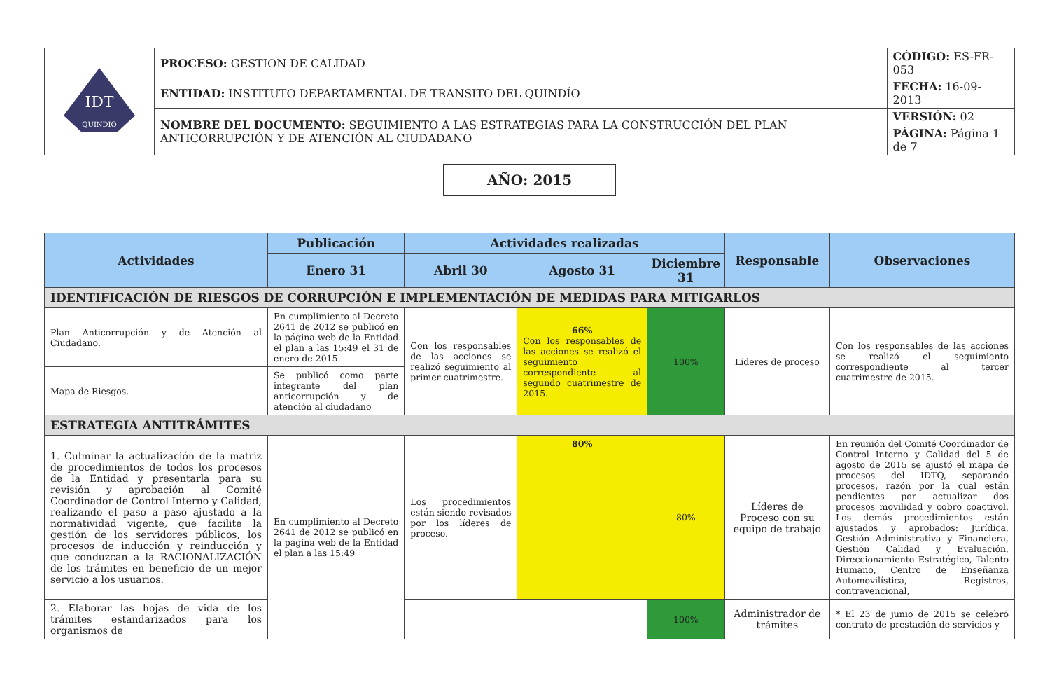| QUINDIO IDT | PROCESO: GESTION DE CALIDAD | CÓDIGO: ES-FR-053 |
| | ENTIDAD: INSTITUTO DEPARTAMENTAL DE TRANSITO DEL QUINDÍO | FECHA: 16-09-2013 |
| | NOMBRE DEL DOCUMENTO: SEGUIMIENTO A LAS ESTRATEGIAS PARA LA CONSTRUCCIÓN DEL PLAN ANTICORRUPCIÓN Y DE ATENCIÓN AL CIUDADANO | VERSIÓN: 02 |
| | | PÁGINA: Página 1 de 7 |
AÑO: 2015
| Actividades | Publicación | Actividades realizadas | | | Responsable | Observaciones |
| --- | --- | --- | --- | --- | --- | --- |
| | Enero 31 | Abril 30 | Agosto 31 | Diciembre 31 | | |
| IDENTIFICACIÓN DE RIESGOS DE CORRUPCIÓN E IMPLEMENTACIÓN DE MEDIDAS PARA MITIGARLOS | | | | | | |
| Plan Anticorrupción y de Atención al Ciudadano. | En cumplimiento al Decreto 2641 de 2012 se publicó en la página web de la Entidad el plan a las 15:49 el 31 de enero de 2015. | Con los responsables de las acciones se realizó seguimiento al primer cuatrimestre. | 66% Con los responsables de las acciones se realizó el seguimiento correspondiente al segundo cuatrimestre de 2015. | 100% | Líderes de proceso | Con los responsables de las acciones se realizó el seguimiento correspondiente al tercer cuatrimestre de 2015. |
| Mapa de Riesgos. | Se publicó como parte integrante del plan anticorrupción y de atención al ciudadano | | | | | |
| ESTRATEGIA ANTITRÁMITES | | | | | | |
| 1. Culminar la actualización de la matriz de procedimientos de todos los procesos de la Entidad y presentarla para su revisión y aprobación al Comité Coordinador de Control Interno y Calidad, realizando el paso a paso ajustado a la normatividad vigente, que facilite la gestión de los servidores públicos, los procesos de inducción y reinducción y que conduzcan a la RACIONALIZACIÓN de los trámites en beneficio de un mejor servicio a los usuarios. | En cumplimiento al Decreto 2641 de 2012 se publicó en la página web de la Entidad el plan a las 15:49 | Los procedimientos están siendo revisados por los líderes de proceso. | 80% | 80% | Líderes de Proceso con su equipo de trabajo | En reunión del Comité Coordinador de Control Interno y Calidad del 5 de agosto de 2015 se ajustó el mapa de procesos del IDTQ, separando procesos, razón por la cual están pendientes por actualizar dos procesos movilidad y cobro coactivol. Los demás procedimientos están ajustados y aprobados: Jurídica, Gestión Administrativa y Financiera, Gestión Calidad y Evaluación, Direccionamiento Estratégico, Talento Humano, Centro de Enseñanza Automovilística, Registros, contravencional, |
| 2. Elaborar las hojas de vida de los trámites estandarizados para los organismos de | | | | 100% | Administrador de trámites | * El 23 de junio de 2015 se celebró contrato de prestación de servicios y |